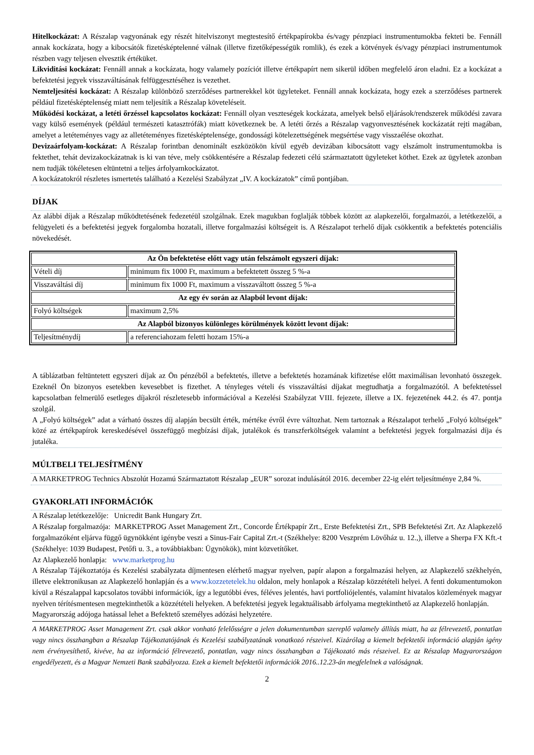Hitelkockázat: A Részalap vagyonának egy részét hitelviszonyt megtestesítő értékpapírokba és/vagy pénzpiaci instrumentumokba fekteti be. Fennáll annak kockázata, hogy a kibocsátók fizetésképtelenné válnak (illetve fizetőképességük romlik), és ezek a kötvények és/vagy pénzpiaci instrumentumok részben vagy teljesen elvesztik értéküket.
Likviditási kockázat: Fennáll annak a kockázata, hogy valamely pozíciót illetve értékpapírt nem sikerül időben megfelelő áron eladni. Ez a kockázat a befektetési jegyek visszaváltásának felfüggesztéséhez is vezethet.
Nemteljesítési kockázat: A Részalap különböző szerződéses partnerekkel köt ügyleteket. Fennáll annak kockázata, hogy ezek a szerződéses partnerek például fizetésképtelenség miatt nem teljesítik a Részalap követeléseit.
Működési kockázat, a letéti őrzéssel kapcsolatos kockázat: Fennáll olyan veszteségek kockázata, amelyek belső eljárások/rendszerek működési zavara vagy külső események (például természeti katasztrófák) miatt következnek be. A letéti őrzés a Részalap vagyonvesztésének kockázatát rejti magában, amelyet a letéteményes vagy az alletéteményes fizetésképtelensége, gondossági kötelezettségének megsértése vagy visszaélése okozhat.
Devizaárfolyam-kockázat: A Részalap forintban denominált eszközökön kívül egyéb devizában kibocsátott vagy elszámolt instrumentumokba is fektethet, tehát devizakockázatnak is ki van téve, mely csökkentésére a Részalap fedezeti célú származtatott ügyleteket köthet. Ezek az ügyletek azonban nem tudják tökéletesen eltüntetni a teljes árfolyamkockázatot.
A kockázatokról részletes ismertetés található a Kezelési Szabályzat „IV. A kockázatok” című pontjában.
DÍJAK
Az alábbi díjak a Részalap működtetésének fedezetéül szolgálnak. Ezek magukban foglalják többek között az alapkezelői, forgalmazói, a letétkezelői, a felügyeleti és a befektetési jegyek forgalomba hozatali, illetve forgalmazási költségeit is. A Részalapot terhelő díjak csökkentik a befektetés potenciális növekedését.
| Az Ön befektetése előtt vagy után felszámolt egyszeri díjak: | |
| Vételi díj | minimum fix 1000 Ft, maximum a befektetett összeg 5 %-a |
| Visszaváltási díj | minimum fix 1000 Ft, maximum a visszaváltott összeg 5 %-a |
| Az egy év során az Alapból levont díjak: | |
| Folyó költségek | maximum 2,5% |
| Az Alapból bizonyos különleges körülmények között levont díjak: | |
| Teljesítménydíj | a referenciahozam feletti hozam 15%-a |
A táblázatban feltüntetett egyszeri díjak az Ön pénzéből a befektetés, illetve a befektetés hozamának kifizetése előtt maximálisan levonható összegek. Ezeknél Ön bizonyos esetekben kevesebbet is fizethet. A tényleges vételi és visszaváltási díjakat megtudhatja a forgalmazótól. A befektetéssel kapcsolatban felmerülő esetleges díjakról részletesebb információval a Kezelési Szabályzat VIII. fejezete, illetve a IX. fejezetének 44.2. és 47. pontja szolgál.
A „Folyó költségek” adat a várható összes díj alapján becsült érték, mértéke évről évre változhat. Nem tartoznak a Részalapot terhelő „Folyó költségek” közé az értékpapírok kereskedésével összefüggő megbízási díjak, jutalékok és transzferköltségek valamint a befektetési jegyek forgalmazási díja és jutaléka.
MÚLTBELI TELJESÍTMÉNY
A MARKETPROG Technics Abszolút Hozamú Származtatott Részalap „EUR” sorozat indulásától 2016. december 22-ig elért teljesítménye 2,84 %.
GYAKORLATI INFORMÁCIÓK
A Részalap letétkezelője: Unicredit Bank Hungary Zrt.
A Részalap forgalmazója: MARKETPROG Asset Management Zrt., Concorde Értékpapír Zrt., Erste Befektetési Zrt., SPB Befektetési Zrt. Az Alapkezelő forgalmazóként eljárva függő ügynökként igénybe veszi a Sinus-Fair Capital Zrt.-t (Székhelye: 8200 Veszprém Lövőház u. 12.,), illetve a Sherpa FX Kft.-t (Székhelye: 1039 Budapest, Petőfi u. 3., a továbbiakban: Ügynökök), mint közvetítőket.
Az Alapkezelő honlapja: www.marketprog.hu
A Részalap Tájékoztatója és Kezelési szabályzata díjmentesen elérhető magyar nyelven, papír alapon a forgalmazási helyen, az Alapkezelő székhelyén, illetve elektronikusan az Alapkezelő honlapján és a www.kozzetetelek.hu oldalon, mely honlapok a Részalap közzétételi helyei. A fenti dokumentumokon kívül a Részalappal kapcsolatos további információk, így a legutóbbi éves, féléves jelentés, havi portfoliójelentés, valamint hivatalos közlemények magyar nyelven térítésmentesen megtekinthetők a közzétételi helyeken. A befektetési jegyek legaktuálisabb árfolyama megtekinthető az Alapkezelő honlapján.
Magyarország adójoga hatással lehet a Befektető személyes adózási helyzetére.
A MARKETPROG Asset Management Zrt. csak akkor vonható felelősségre a jelen dokumentumban szereplő valamely állítás miatt, ha az félrevezető, pontatlan vagy nincs összhangban a Részalap Tájékoztatójának és Kezelési szabályzatának vonatkozó részeivel. Kizárólag a kiemelt befektetői információ alapján igény nem érvényesíthető, kivéve, ha az információ félrevezető, pontatlan, vagy nincs összhangban a Tájékozató más részeivel. Ez az Részalap Magyarországon engedélyezett, és a Magyar Nemzeti Bank szabályozza. Ezek a kiemelt befektetői információk 2016..12.23-án megfelelnek a valóságnak.
2